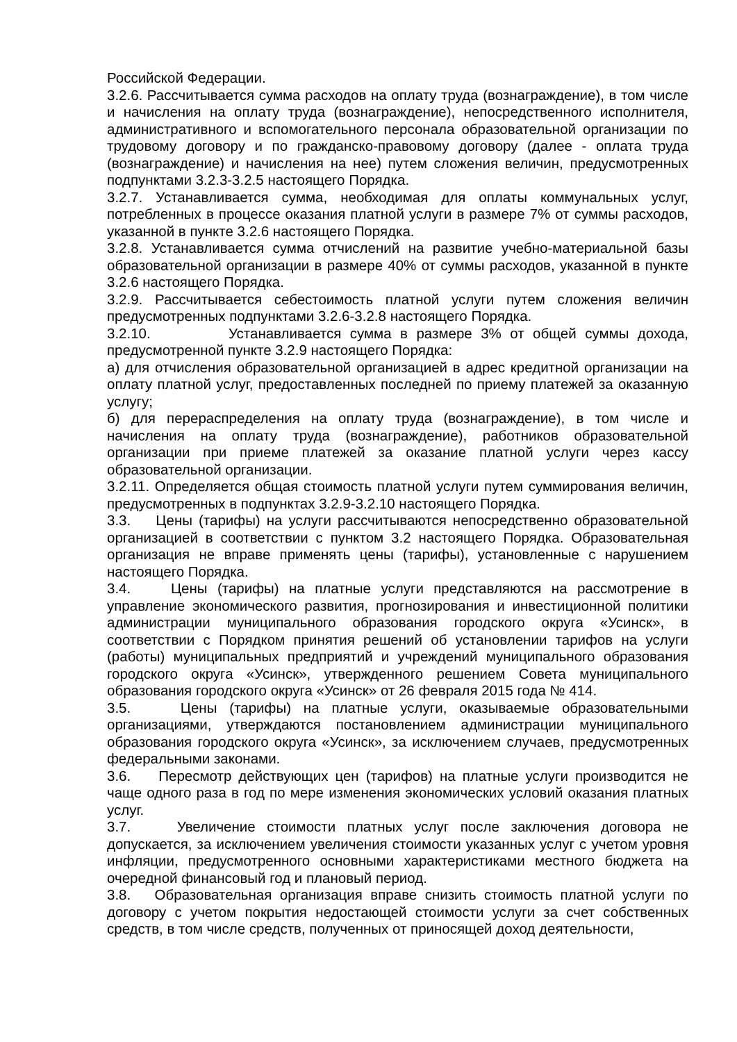Российской Федерации.
3.2.6. Рассчитывается сумма расходов на оплату труда (вознаграждение), в том числе и начисления на оплату труда (вознаграждение), непосредственного исполнителя, административного и вспомогательного персонала образовательной организации по трудовому договору и по гражданско-правовому договору (далее - оплата труда (вознаграждение) и начисления на нее) путем сложения величин, предусмотренных подпунктами 3.2.3-3.2.5 настоящего Порядка.
3.2.7. Устанавливается сумма, необходимая для оплаты коммунальных услуг, потребленных в процессе оказания платной услуги в размере 7% от суммы расходов, указанной в пункте 3.2.6 настоящего Порядка.
3.2.8. Устанавливается сумма отчислений на развитие учебно-материальной базы образовательной организации в размере 40% от суммы расходов, указанной в пункте 3.2.6 настоящего Порядка.
3.2.9. Рассчитывается себестоимость платной услуги путем сложения величин предусмотренных подпунктами 3.2.6-3.2.8 настоящего Порядка.
3.2.10. Устанавливается сумма в размере 3% от общей суммы дохода, предусмотренной пункте 3.2.9 настоящего Порядка:
а) для отчисления образовательной организацией в адрес кредитной организации на оплату платной услуг, предоставленных последней по приему платежей за оказанную услугу;
б) для перераспределения на оплату труда (вознаграждение), в том числе и начисления на оплату труда (вознаграждение), работников образовательной организации при приеме платежей за оказание платной услуги через кассу образовательной организации.
3.2.11. Определяется общая стоимость платной услуги путем суммирования величин, предусмотренных в подпунктах 3.2.9-3.2.10 настоящего Порядка.
3.3. Цены (тарифы) на услуги рассчитываются непосредственно образовательной организацией в соответствии с пунктом 3.2 настоящего Порядка. Образовательная организация не вправе применять цены (тарифы), установленные с нарушением настоящего Порядка.
3.4. Цены (тарифы) на платные услуги представляются на рассмотрение в управление экономического развития, прогнозирования и инвестиционной политики администрации муниципального образования городского округа «Усинск», в соответствии с Порядком принятия решений об установлении тарифов на услуги (работы) муниципальных предприятий и учреждений муниципального образования городского округа «Усинск», утвержденного решением Совета муниципального образования городского округа «Усинск» от 26 февраля 2015 года № 414.
3.5. Цены (тарифы) на платные услуги, оказываемые образовательными организациями, утверждаются постановлением администрации муниципального образования городского округа «Усинск», за исключением случаев, предусмотренных федеральными законами.
3.6. Пересмотр действующих цен (тарифов) на платные услуги производится не чаще одного раза в год по мере изменения экономических условий оказания платных услуг.
3.7. Увеличение стоимости платных услуг после заключения договора не допускается, за исключением увеличения стоимости указанных услуг с учетом уровня инфляции, предусмотренного основными характеристиками местного бюджета на очередной финансовый год и плановый период.
3.8. Образовательная организация вправе снизить стоимость платной услуги по договору с учетом покрытия недостающей стоимости услуги за счет собственных средств, в том числе средств, полученных от приносящей доход деятельности,